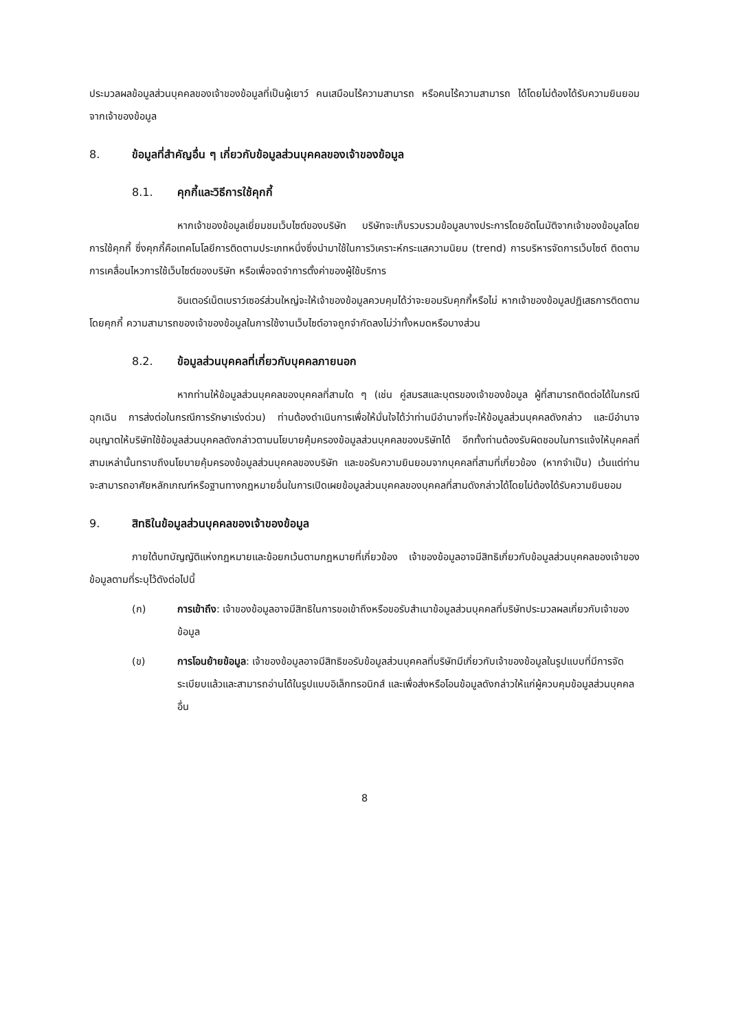ประมวลผลข้อมูลส่วนบุคคลของเจ้าของข้อมูลที่เป็นผู้เยาว์ คนเสมือนไร้ความสามารถ หรือคนไร้ความสามารถ ได้โดยไม่ต้องได้รับความยินยอมจากเจ้าของข้อมูล
8. ข้อมูลที่สำคัญอื่น ๆ เกี่ยวกับข้อมูลส่วนบุคคลของเจ้าของข้อมูล
8.1. คุกกี้และวิธีการใช้คุกกี้
หากเจ้าของข้อมูลเยี่ยมชมเว็บไซต์ของบริษัท บริษัทจะเก็บรวบรวมข้อมูลบางประการโดยอัตโนมัติจากเจ้าของข้อมูลโดยการใช้คุกกี้ ซึ่งคุกกี้คือเทคโนโลยีการติดตามประเภทหนึ่งซึ่งนำมาใช้ในการวิเคราะห์กระแสความนิยม (trend) การบริหารจัดการเว็บไซต์ ติดตามการเคลื่อนไหวการใช้เว็บไซต์ของบริษัท หรือเพื่อจดจำการตั้งค่าของผู้ใช้บริการ
อินเตอร์เน็ตเบราว์เซอร์ส่วนใหญ่จะให้เจ้าของข้อมูลควบคุมได้ว่าจะยอมรับคุกกี้หรือไม่ หากเจ้าของข้อมูลปฏิเสธการติดตามโดยคุกกี้ ความสามารถของเจ้าของข้อมูลในการใช้งานเว็บไซต์อาจถูกจำกัดลงไม่ว่าทั้งหมดหรือบางส่วน
8.2. ข้อมูลส่วนบุคคลที่เกี่ยวกับบุคคลภายนอก
หากท่านให้ข้อมูลส่วนบุคคลของบุคคลที่สามใด ๆ (เช่น คู่สมรสและบุตรของเจ้าของข้อมูล ผู้ที่สามารถติดต่อได้ในกรณีฉุกเฉิน การส่งต่อในกรณีการรักษาเร่งด่วน) ท่านต้องดำเนินการเพื่อให้มั่นใจได้ว่าท่านมีอำนาจที่จะให้ข้อมูลส่วนบุคคลดังกล่าว และมีอำนาจอนุญาตให้บริษัทใช้ข้อมูลส่วนบุคคลดังกล่าวตามนโยบายคุ้มครองข้อมูลส่วนบุคคลของบริษัทได้ อีกทั้งท่านต้องรับผิดชอบในการแจ้งให้บุคคลที่สามเหล่านั้นทราบถึงนโยบายคุ้มครองข้อมูลส่วนบุคคลของบริษัท และขอรับความยินยอมจากบุคคลที่สามที่เกี่ยวข้อง (หากจำเป็น) เว้นแต่ท่านจะสามารถอาศัยหลักเกณฑ์หรือฐานทางกฎหมายอื่นในการเปิดเผยข้อมูลส่วนบุคคลของบุคคลที่สามดังกล่าวได้โดยไม่ต้องได้รับความยินยอม
9. สิทธิในข้อมูลส่วนบุคคลของเจ้าของข้อมูล
ภายใต้บทบัญญัติแห่งกฎหมายและข้อยกเว้นตามกฎหมายที่เกี่ยวข้อง เจ้าของข้อมูลอาจมีสิทธิเกี่ยวกับข้อมูลส่วนบุคคลของเจ้าของข้อมูลตามที่ระบุไว้ดังต่อไปนี้
(ก) การเข้าถึง: เจ้าของข้อมูลอาจมีสิทธิในการขอเข้าถึงหรือขอรับสำเนาข้อมูลส่วนบุคคลที่บริษัทประมวลผลเกี่ยวกับเจ้าของข้อมูล
(ข) การโอนย้ายข้อมูล: เจ้าของข้อมูลอาจมีสิทธิขอรับข้อมูลส่วนบุคคลที่บริษัทมีเกี่ยวกับเจ้าของข้อมูลในรูปแบบที่มีการจัดระเบียบแล้วและสามารถอ่านได้ในรูปแบบอิเล็กทรอนิกส์ และเพื่อส่งหรือโอนข้อมูลดังกล่าวให้แก่ผู้ควบคุมข้อมูลส่วนบุคคลอื่น
8